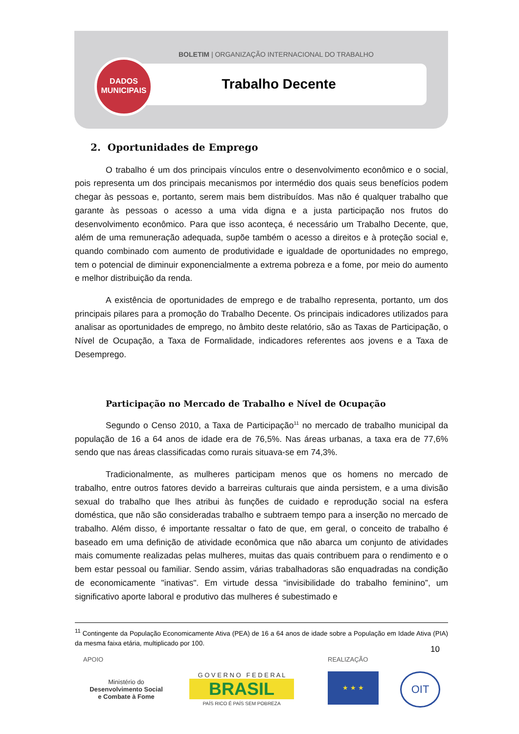BOLETIM | ORGANIZAÇÃO INTERNACIONAL DO TRABALHO
DADOS
MUNICIPAIS
Trabalho Decente
2. Oportunidades de Emprego
O trabalho é um dos principais vínculos entre o desenvolvimento econômico e o social, pois representa um dos principais mecanismos por intermédio dos quais seus benefícios podem chegar às pessoas e, portanto, serem mais bem distribuídos. Mas não é qualquer trabalho que garante às pessoas o acesso a uma vida digna e a justa participação nos frutos do desenvolvimento econômico. Para que isso aconteça, é necessário um Trabalho Decente, que, além de uma remuneração adequada, supõe também o acesso a direitos e à proteção social e, quando combinado com aumento de produtividade e igualdade de oportunidades no emprego, tem o potencial de diminuir exponencialmente a extrema pobreza e a fome, por meio do aumento e melhor distribuição da renda.
A existência de oportunidades de emprego e de trabalho representa, portanto, um dos principais pilares para a promoção do Trabalho Decente. Os principais indicadores utilizados para analisar as oportunidades de emprego, no âmbito deste relatório, são as Taxas de Participação, o Nível de Ocupação, a Taxa de Formalidade, indicadores referentes aos jovens e a Taxa de Desemprego.
Participação no Mercado de Trabalho e Nível de Ocupação
Segundo o Censo 2010, a Taxa de Participação<sup>11</sup> no mercado de trabalho municipal da população de 16 a 64 anos de idade era de 76,5%. Nas áreas urbanas, a taxa era de 77,6% sendo que nas áreas classificadas como rurais situava-se em 74,3%.
Tradicionalmente, as mulheres participam menos que os homens no mercado de trabalho, entre outros fatores devido a barreiras culturais que ainda persistem, e a uma divisão sexual do trabalho que lhes atribui às funções de cuidado e reprodução social na esfera doméstica, que não são consideradas trabalho e subtraem tempo para a inserção no mercado de trabalho. Além disso, é importante ressaltar o fato de que, em geral, o conceito de trabalho é baseado em uma definição de atividade econômica que não abarca um conjunto de atividades mais comumente realizadas pelas mulheres, muitas das quais contribuem para o rendimento e o bem estar pessoal ou familiar. Sendo assim, várias trabalhadoras são enquadradas na condição de economicamente "inativas". Em virtude dessa “invisibilidade do trabalho feminino”, um significativo aporte laboral e produtivo das mulheres é subestimado e
<sup>11</sup> Contingente da População Economicamente Ativa (PEA) de 16 a 64 anos de idade sobre a População em Idade Ativa (PIA) da mesma faixa etária, multiplicado por 100.
10
APOIO REALIZAÇÃO
Ministério do
Desenvolvimento Social
e Combate à Fome
G O V E R N O F E D E R A L
BRASIL
PAÍS RICO É PAÍS SEM POBREZA
★ ★ ★ OIT